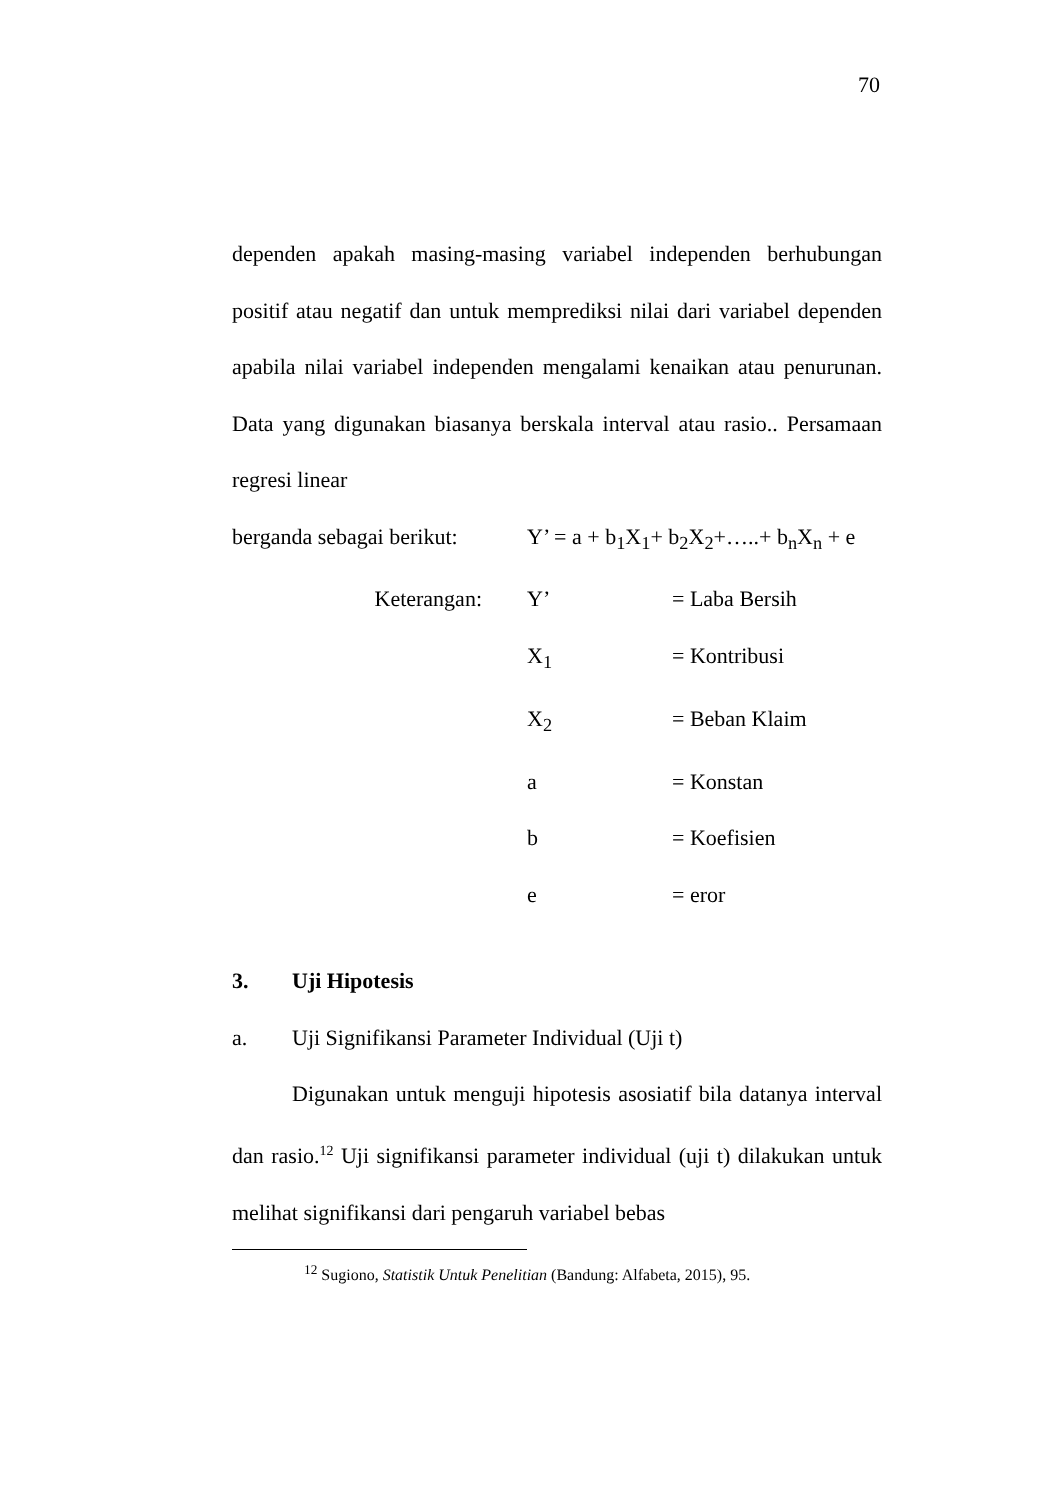70
dependen apakah masing-masing variabel independen berhubungan positif atau negatif dan untuk memprediksi nilai dari variabel dependen apabila nilai variabel independen mengalami kenaikan atau penurunan. Data yang digunakan biasanya berskala interval atau rasio.. Persamaan regresi linear
berganda sebagai berikut: Y’ = a + b<sub>1</sub>X<sub>1</sub>+ b<sub>2</sub>X<sub>2</sub>+…..+ b<sub>n</sub>X<sub>n</sub> + e
Keterangan: Y’ = Laba Bersih
X<sub>1</sub> = Kontribusi
X<sub>2</sub> = Beban Klaim
a = Konstan
b = Koefisien
e = eror
3. Uji Hipotesis
a. Uji Signifikansi Parameter Individual (Uji t)
Digunakan untuk menguji hipotesis asosiatif bila datanya interval dan rasio.<sup>12</sup> Uji signifikansi parameter individual (uji t) dilakukan untuk melihat signifikansi dari pengaruh variabel bebas
<sup>12</sup> Sugiono, Statistik Untuk Penelitian (Bandung: Alfabeta, 2015), 95.